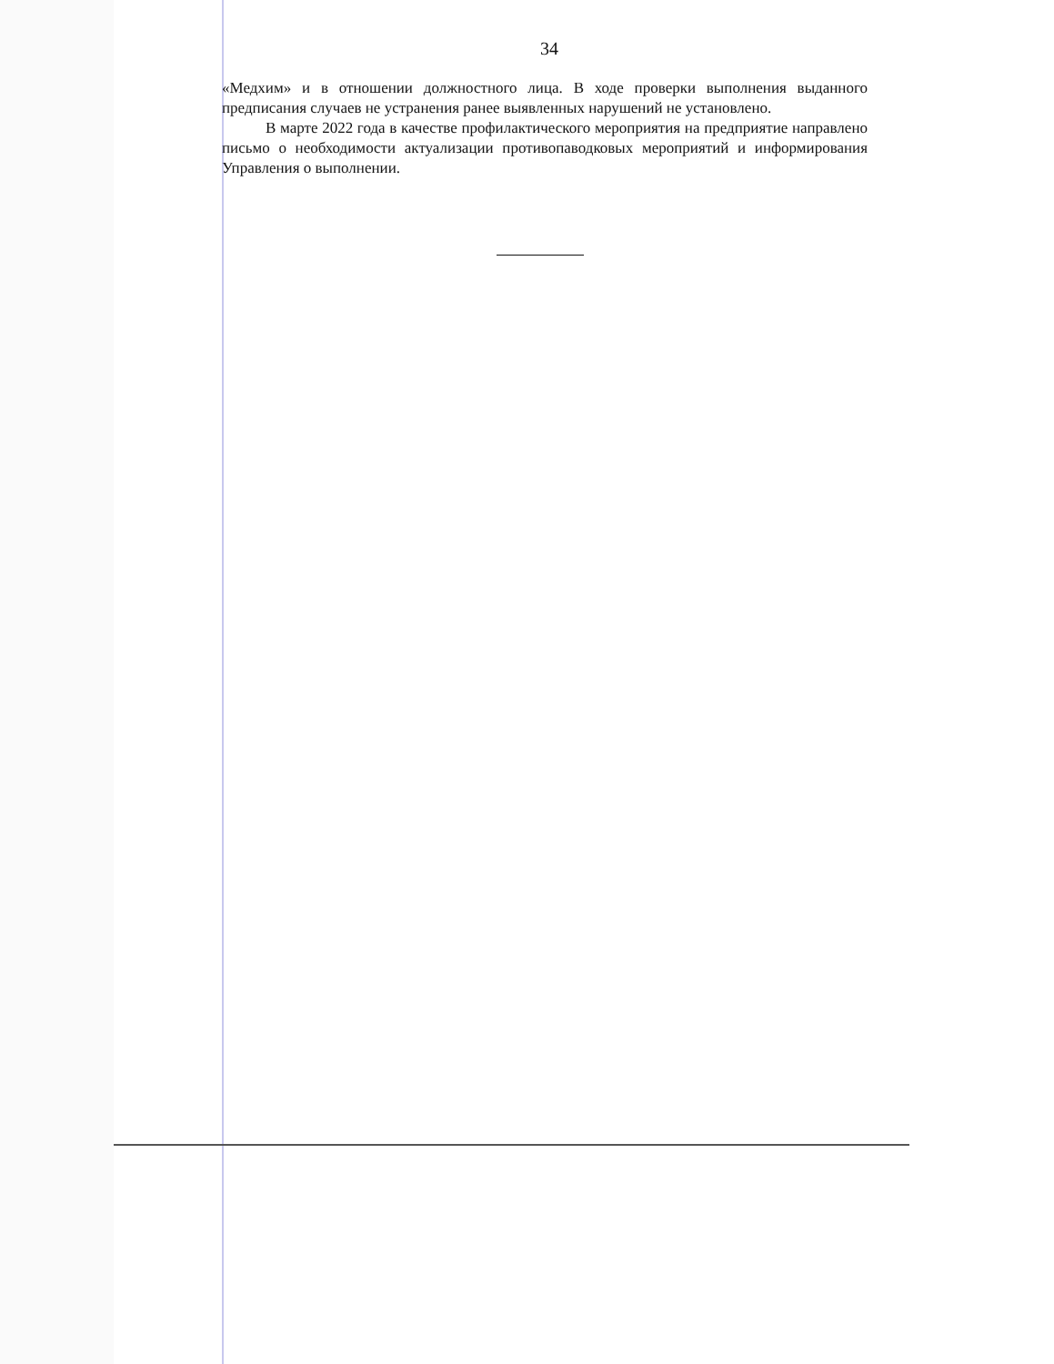34
«Медхим» и в отношении должностного лица. В ходе проверки выполнения выданного предписания случаев не устранения ранее выявленных нарушений не установлено.
В марте 2022 года в качестве профилактического мероприятия на предприятие направлено письмо о необходимости актуализации противопаводковых мероприятий и информирования Управления о выполнении.